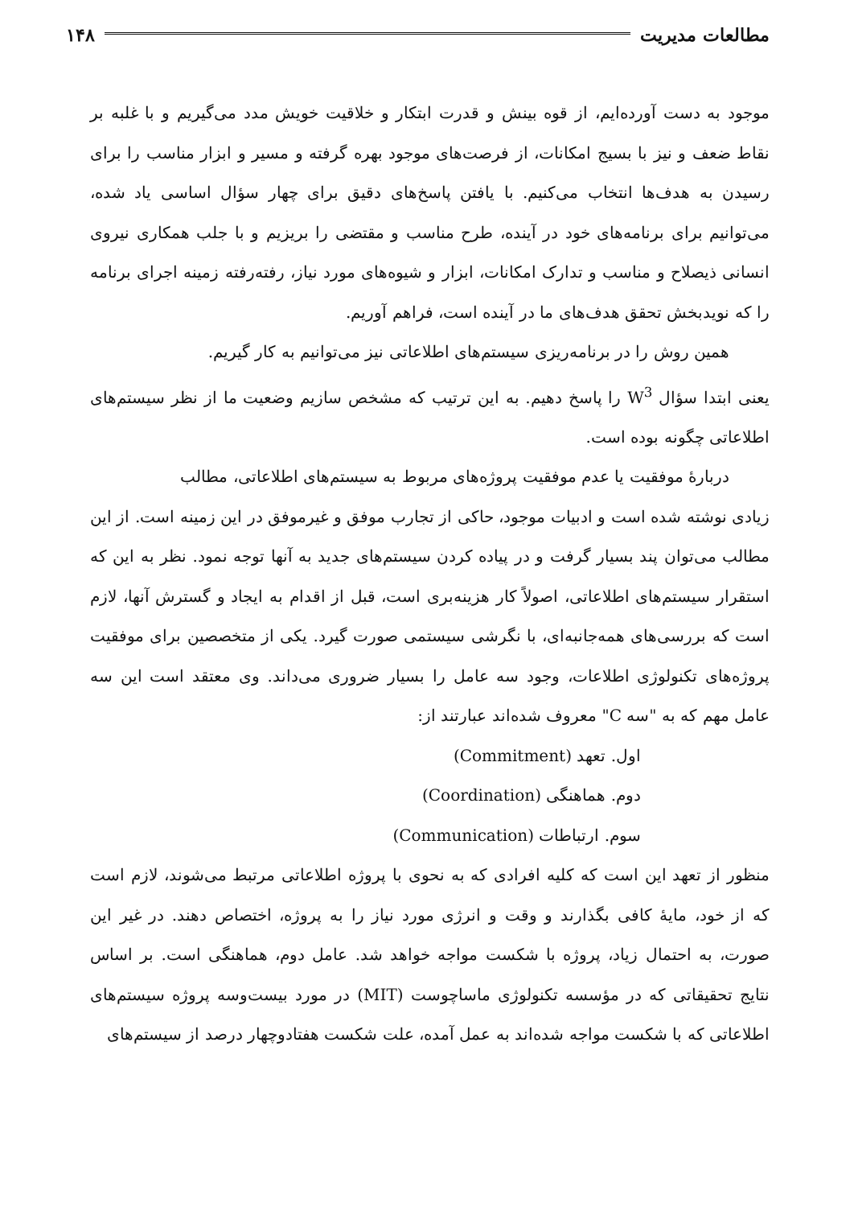مطالعات مدیریت ۱۴۸
موجود به دست آورده‌ایم، از قوه بینش و قدرت ابتکار و خلاقیت خویش مدد می‌گیریم و با غلبه بر نقاط ضعف و نیز با بسیج امکانات، از فرصت‌های موجود بهره گرفته و مسیر و ابزار مناسب را برای رسیدن به هدف‌ها انتخاب می‌کنیم. با یافتن پاسخ‌های دقیق برای چهار سؤال اساسی یاد شده، می‌توانیم برای برنامه‌های خود در آینده، طرح مناسب و مقتضی را بریزیم و با جلب همکاری نیروی انسانی ذیصلاح و مناسب و تدارک امکانات، ابزار و شیوه‌های مورد نیاز، رفته‌رفته زمینه اجرای برنامه را که نویدبخش تحقق هدف‌های ما در آینده است، فراهم آوریم.
همین روش را در برنامه‌ریزی سیستم‌های اطلاعاتی نیز می‌توانیم به کار گیریم.
یعنی ابتدا سؤال W<sup>3</sup> را پاسخ دهیم. به این ترتیب که مشخص سازیم وضعیت ما از نظر سیستم‌های اطلاعاتی چگونه بوده است.
دربارهٔ موفقیت یا عدم موفقیت پروژه‌های مربوط به سیستم‌های اطلاعاتی، مطالب
زیادی نوشته شده است و ادبیات موجود، حاکی از تجارب موفق و غیرموفق در این زمینه است. از این مطالب می‌توان پند بسیار گرفت و در پیاده کردن سیستم‌های جدید به آنها توجه نمود. نظر به این که استقرار سیستم‌های اطلاعاتی، اصولاً کار هزینه‌بری است، قبل از اقدام به ایجاد و گسترش آنها، لازم است که بررسی‌های همه‌جانبه‌ای، با نگرشی سیستمی صورت گیرد. یکی از متخصصین برای موفقیت پروژه‌های تکنولوژی اطلاعات، وجود سه عامل را بسیار ضروری می‌داند. وی معتقد است این سه عامل مهم که به "سه C" معروف شده‌اند عبارتند از:
اول. تعهد (Commitment)
دوم. هماهنگی (Coordination)
سوم. ارتباطات (Communication)
منظور از تعهد این است که کلیه افرادی که به نحوی با پروژه اطلاعاتی مرتبط می‌شوند، لازم است که از خود، مایهٔ کافی بگذارند و وقت و انرژی مورد نیاز را به پروژه، اختصاص دهند. در غیر این صورت، به احتمال زیاد، پروژه با شکست مواجه خواهد شد. عامل دوم، هماهنگی است. بر اساس نتایج تحقیقاتی که در مؤسسه تکنولوژی ماساچوست (MIT) در مورد بیست‌وسه پروژه سیستم‌های اطلاعاتی که با شکست مواجه شده‌اند به عمل آمده، علت شکست هفتادوچهار درصد از سیستم‌های